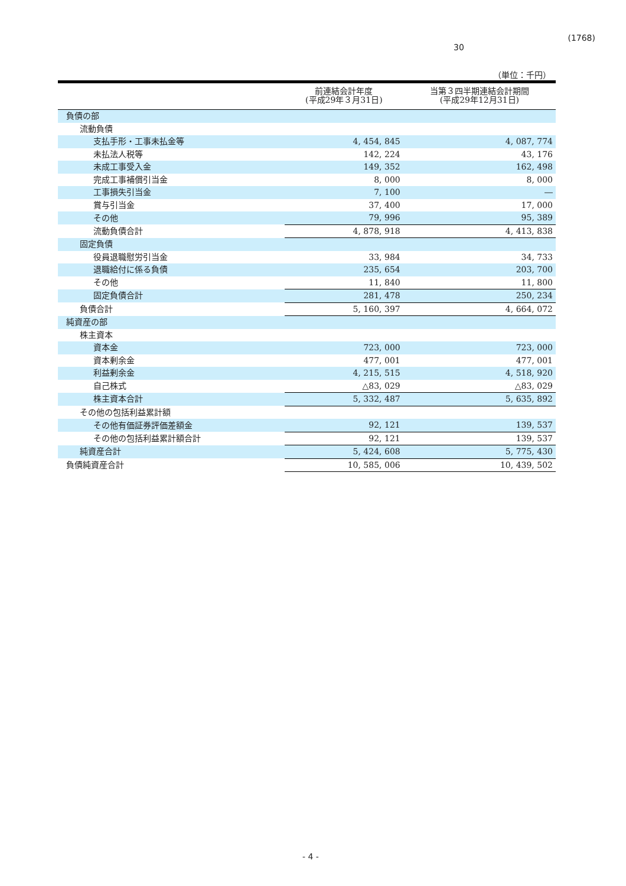(1768)
30
（単位：千円）
| | 前連結会計年度 (平成29年３月31日) | 当第３四半期連結会計期間 (平成29年12月31日) |
| --- | --- | --- |
| 負債の部 | | |
| 流動負債 | | |
| 支払手形・工事未払金等 | 4, 454, 845 | 4, 087, 774 |
| 未払法人税等 | 142, 224 | 43, 176 |
| 未成工事受入金 | 149, 352 | 162, 498 |
| 完成工事補償引当金 | 8, 000 | 8, 000 |
| 工事損失引当金 | 7, 100 | ― |
| 賞与引当金 | 37, 400 | 17, 000 |
| その他 | 79, 996 | 95, 389 |
| 流動負債合計 | 4, 878, 918 | 4, 413, 838 |
| 固定負債 | | |
| 役員退職慰労引当金 | 33, 984 | 34, 733 |
| 退職給付に係る負債 | 235, 654 | 203, 700 |
| その他 | 11, 840 | 11, 800 |
| 固定負債合計 | 281, 478 | 250, 234 |
| 負債合計 | 5, 160, 397 | 4, 664, 072 |
| 純資産の部 | | |
| 株主資本 | | |
| 資本金 | 723, 000 | 723, 000 |
| 資本剰余金 | 477, 001 | 477, 001 |
| 利益剰余金 | 4, 215, 515 | 4, 518, 920 |
| 自己株式 | △83, 029 | △83, 029 |
| 株主資本合計 | 5, 332, 487 | 5, 635, 892 |
| その他の包括利益累計額 | | |
| その他有価証券評価差額金 | 92, 121 | 139, 537 |
| その他の包括利益累計額合計 | 92, 121 | 139, 537 |
| 純資産合計 | 5, 424, 608 | 5, 775, 430 |
| 負債純資産合計 | 10, 585, 006 | 10, 439, 502 |
- 4 -